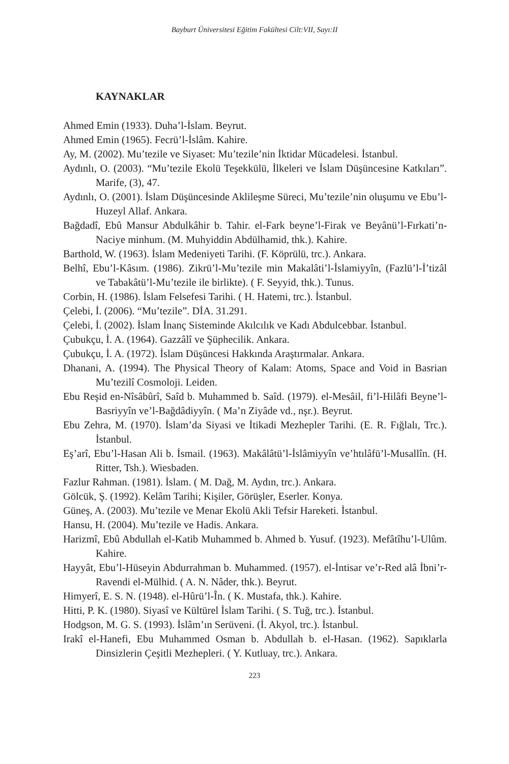Bayburt Üniversitesi Eğitim Fakültesi Cilt:VII, Sayı:II
KAYNAKLAR
Ahmed Emin (1933). Duha’l-İslam. Beyrut.
Ahmed Emin (1965). Fecrü’l-İslâm. Kahire.
Ay, M. (2002). Mu’tezile ve Siyaset: Mu’tezile’nin İktidar Mücadelesi. İstanbul.
Aydınlı, O. (2003). “Mu’tezile Ekolü Teşekkülü, İlkeleri ve İslam Düşüncesine Katkıları”. Marife, (3), 47.
Aydınlı, O. (2001). İslam Düşüncesinde Aklileşme Süreci, Mu’tezile’nin oluşumu ve Ebu’l-Huzeyl Allaf. Ankara.
Bağdadî, Ebû Mansur Abdulkâhir b. Tahir. el-Fark beyne’l-Firak ve Beyânü’l-Fırkati’n-Naciye minhum. (M. Muhyiddin Abdülhamid, thk.). Kahire.
Barthold, W. (1963). İslam Medeniyeti Tarihi. (F. Köprülü, trc.). Ankara.
Belhî, Ebu’l-Kâsım. (1986). Zikrü’l-Mu’tezile min Makalâti’l-İslamiyyîn, (Fazlü’l-İ’tizâl ve Tabakâtü’l-Mu’tezile ile birlikte). ( F. Seyyid, thk.). Tunus.
Corbin, H. (1986). İslam Felsefesi Tarihi. ( H. Hatemi, trc.). İstanbul.
Çelebi, İ. (2006). “Mu’tezile”. DİA. 31.291.
Çelebi, İ. (2002). İslam İnanç Sisteminde Akılcılık ve Kadı Abdulcebbar. İstanbul.
Çubukçu, İ. A. (1964). Gazzâlî ve Şüphecilik. Ankara.
Çubukçu, İ. A. (1972). İslam Düşüncesi Hakkında Araştırmalar. Ankara.
Dhanani, A. (1994). The Physical Theory of Kalam: Atoms, Space and Void in Basrian Mu’tezilî Cosmoloji. Leiden.
Ebu Reşid en-Nîsâbûrî, Saîd b. Muhammed b. Saîd. (1979). el-Mesâil, fi’l-Hilâfi Beyne’l-Basriyyîn ve’l-Bağdâdiyyîn. ( Ma’n Ziyâde vd., nşr.). Beyrut.
Ebu Zehra, M. (1970). İslam’da Siyasi ve İtikadi Mezhepler Tarihi. (E. R. Fığlalı, Trc.). İstanbul.
Eş’arî, Ebu’l-Hasan Ali b. İsmail. (1963). Makâlâtü’l-İslâmiyyîn ve’htılâfü’l-Musallîn. (H. Ritter, Tsh.). Wiesbaden.
Fazlur Rahman. (1981). İslam. ( M. Dağ, M. Aydın, trc.). Ankara.
Gölcük, Ş. (1992). Kelâm Tarihi; Kişiler, Görüşler, Eserler. Konya.
Güneş, A. (2003). Mu’tezile ve Menar Ekolü Akli Tefsir Hareketi. İstanbul.
Hansu, H. (2004). Mu’tezile ve Hadis. Ankara.
Harizmî, Ebû Abdullah el-Katib Muhammed b. Ahmed b. Yusuf. (1923). Mefâtîhu’l-Ulûm. Kahire.
Hayyât, Ebu’l-Hüseyin Abdurrahman b. Muhammed. (1957). el-İntisar ve’r-Red alâ İbni’r-Ravendi el-Mülhid. ( A. N. Nâder, thk.). Beyrut.
Himyerî, E. S. N. (1948). el-Hûrü’l-În. ( K. Mustafa, thk.). Kahire.
Hitti, P. K. (1980). Siyasî ve Kültürel İslam Tarihi. ( S. Tuğ, trc.). İstanbul.
Hodgson, M. G. S. (1993). İslâm’ın Serüveni. (İ. Akyol, trc.). İstanbul.
Irakî el-Hanefi, Ebu Muhammed Osman b. Abdullah b. el-Hasan. (1962). Sapıklarla Dinsizlerin Çeşitli Mezhepleri. ( Y. Kutluay, trc.). Ankara.
223